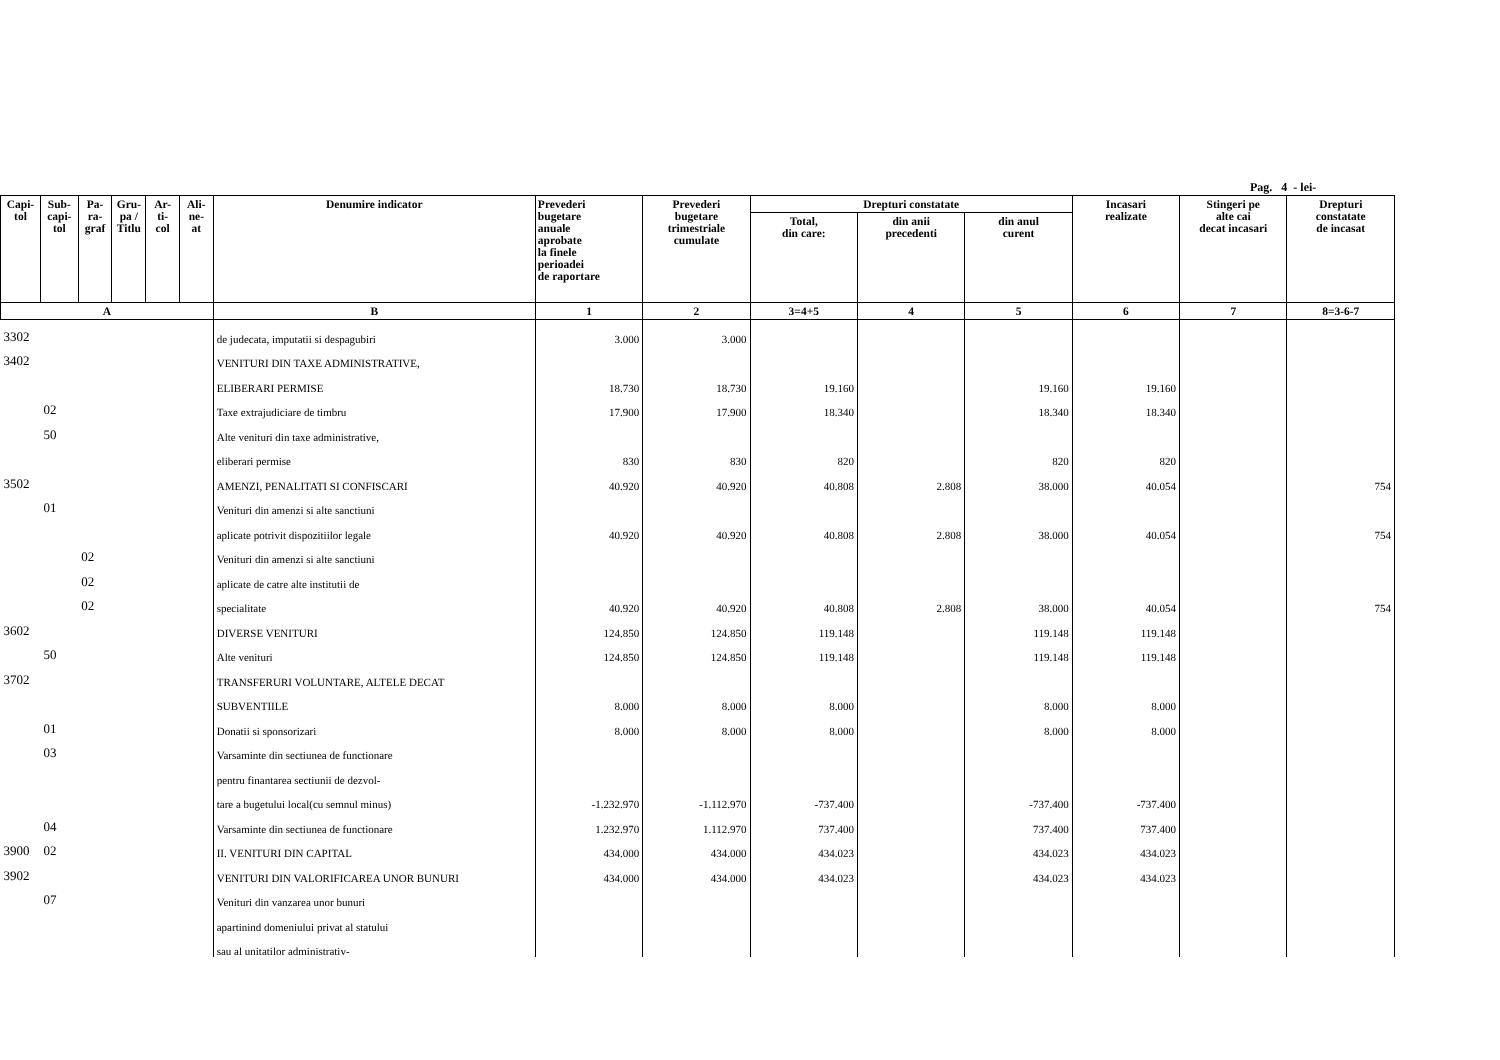Pag. 4 - lei-
| Capi- tol | Sub- capi- tol | Pa- ra- graf | Gru- pa / Titlu | Ar- ti- col | Ali- ne- at | Denumire indicator | Prevederi bugetare anuale aprobate la finele perioadei de raportare | Prevederi bugetare trimestriale cumulate | Drepturi constatate | | | Incasari realizate | Stingeri pe alte cai decat incasari | Drepturi constatate de incasat |
| --- | --- | --- | --- | --- | --- | --- | --- | --- | --- | --- | --- | --- | --- | --- |
| | | | | | | | | | Total, din care: | din anii precedenti | din anul curent | | | |
| A | | | | | | B | 1 | 2 | 3=4+5 | 4 | 5 | 6 | 7 | 8=3-6-7 |
| 3302 | | | | | | de judecata, imputatii si despagubiri | 3.000 | 3.000 | | | | | | |
| 3402 | | | | | | VENITURI DIN TAXE ADMINISTRATIVE, | | | | | | | | |
| | | | | | | ELIBERARI PERMISE | 18.730 | 18.730 | 19.160 | | 19.160 | 19.160 | | |
| | 02 | | | | | Taxe extrajudiciare de timbru | 17.900 | 17.900 | 18.340 | | 18.340 | 18.340 | | |
| | 50 | | | | | Alte venituri din taxe administrative, | | | | | | | | |
| | | | | | | eliberari permise | 830 | 830 | 820 | | 820 | 820 | | |
| 3502 | | | | | | AMENZI, PENALITATI SI CONFISCARI | 40.920 | 40.920 | 40.808 | 2.808 | 38.000 | 40.054 | | 754 |
| | 01 | | | | | Venituri din amenzi si alte sanctiuni | | | | | | | | |
| | | | | | | aplicate potrivit dispozitiilor legale | 40.920 | 40.920 | 40.808 | 2.808 | 38.000 | 40.054 | | 754 |
| | | 02 | | | | Venituri din amenzi si alte sanctiuni | | | | | | | | |
| | | 02 | | | | aplicate de catre alte institutii de | | | | | | | | |
| | | 02 | | | | specialitate | 40.920 | 40.920 | 40.808 | 2.808 | 38.000 | 40.054 | | 754 |
| 3602 | | | | | | DIVERSE VENITURI | 124.850 | 124.850 | 119.148 | | 119.148 | 119.148 | | |
| | 50 | | | | | Alte venituri | 124.850 | 124.850 | 119.148 | | 119.148 | 119.148 | | |
| 3702 | | | | | | TRANSFERURI VOLUNTARE, ALTELE DECAT | | | | | | | | |
| | | | | | | SUBVENTIILE | 8.000 | 8.000 | 8.000 | | 8.000 | 8.000 | | |
| | 01 | | | | | Donatii si sponsorizari | 8.000 | 8.000 | 8.000 | | 8.000 | 8.000 | | |
| | 03 | | | | | Varsaminte din sectiunea de functionare | | | | | | | | |
| | | | | | | pentru finantarea sectiunii de dezvol- | | | | | | | | |
| | | | | | | tare a bugetului local(cu semnul minus) | -1.232.970 | -1.112.970 | -737.400 | | -737.400 | -737.400 | | |
| | 04 | | | | | Varsaminte din sectiunea de functionare | 1.232.970 | 1.112.970 | 737.400 | | 737.400 | 737.400 | | |
| 3900 | 02 | | | | | II. VENITURI DIN CAPITAL | 434.000 | 434.000 | 434.023 | | 434.023 | 434.023 | | |
| 3902 | | | | | | VENITURI DIN VALORIFICAREA UNOR BUNURI | 434.000 | 434.000 | 434.023 | | 434.023 | 434.023 | | |
| | 07 | | | | | Venituri din vanzarea unor bunuri | | | | | | | | |
| | | | | | | apartinind domeniului privat al statului | | | | | | | | |
| | | | | | | sau al unitatilor administrativ- | | | | | | | | |